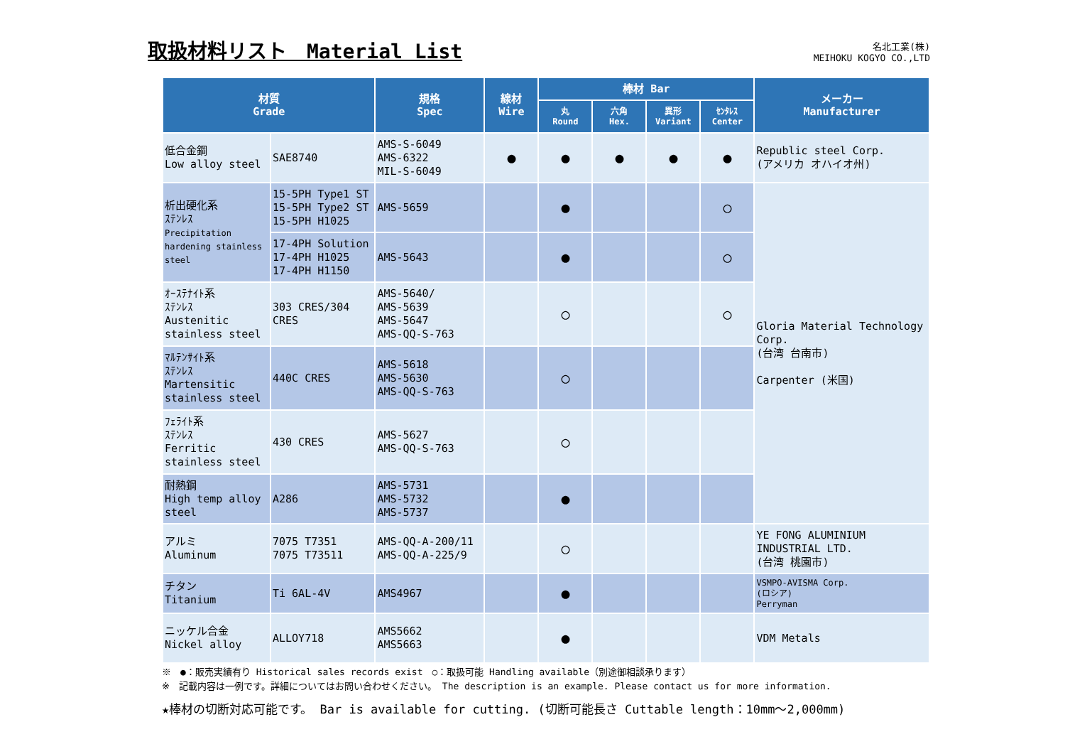取扱材料リスト　Material List
名北工業(株)
MEIHOKU KOGYO CO.,LTD
| 材質 Grade | | 規格 Spec | 線材 Wire | 棒材 Bar | | | | メーカー Manufacturer |
| --- | --- | --- | --- | --- | --- | --- | --- | --- |
| | | | | 丸 Round | 六角 Hex. | 異形 Variant | ｾﾝﾀﾚｽ Center | |
| 低合金鋼 Low alloy steel | SAE8740 | AMS-S-6049 AMS-6322 MIL-S-6049 | ● | ● | ● | ● | ● | Republic steel Corp. (アメリカ オハイオ州) |
| 析出硬化系 ｽﾃﾝﾚｽ Precipitation hardening stainless steel | 15-5PH Type1 ST 15-5PH Type2 ST 15-5PH H1025 | AMS-5659 | | ● | | | ○ | Gloria Material Technology Corp. (台湾 台南市) Carpenter (米国) |
| | 17-4PH Solution 17-4PH H1025 17-4PH H1150 | AMS-5643 | | ● | | | ○ | |
| ｵｰｽﾃﾅｲﾄ系 ｽﾃﾝﾚｽ Austenitic stainless steel | 303 CRES/304 CRES | AMS-5640/ AMS-5639 AMS-5647 AMS-QQ-S-763 | | ○ | | | ○ | |
| ﾏﾙﾃﾝｻｲﾄ系 ｽﾃﾝﾚｽ Martensitic stainless steel | 440C CRES | AMS-5618 AMS-5630 AMS-QQ-S-763 | | ○ | | | | |
| ﾌｪﾗｲﾄ系 ｽﾃﾝﾚｽ Ferritic stainless steel | 430 CRES | AMS-5627 AMS-QQ-S-763 | | ○ | | | | |
| 耐熱鋼 High temp alloy steel | A286 | AMS-5731 AMS-5732 AMS-5737 | | ● | | | | |
| アルミ Aluminum | 7075 T7351 7075 T73511 | AMS-QQ-A-200/11 AMS-QQ-A-225/9 | | ○ | | | | YE FONG ALUMINIUM INDUSTRIAL LTD. (台湾 桃園市) |
| チタン Titanium | Ti 6AL-4V | AMS4967 | | ● | | | | VSMPO-AVISMA Corp. (ロシア) Perryman |
| ニッケル合金 Nickel alloy | ALLOY718 | AMS5662 AMS5663 | | ● | | | | VDM Metals |
※　●：販売実績有り Historical sales records exist　○：取扱可能 Handling available（別途御相談承ります）
※　記載内容は一例です。詳細についてはお問い合わせください。 The description is an example. Please contact us for more information.
★棒材の切断対応可能です。 Bar is available for cutting. (切断可能長さ Cuttable length：10mm～2,000mm)